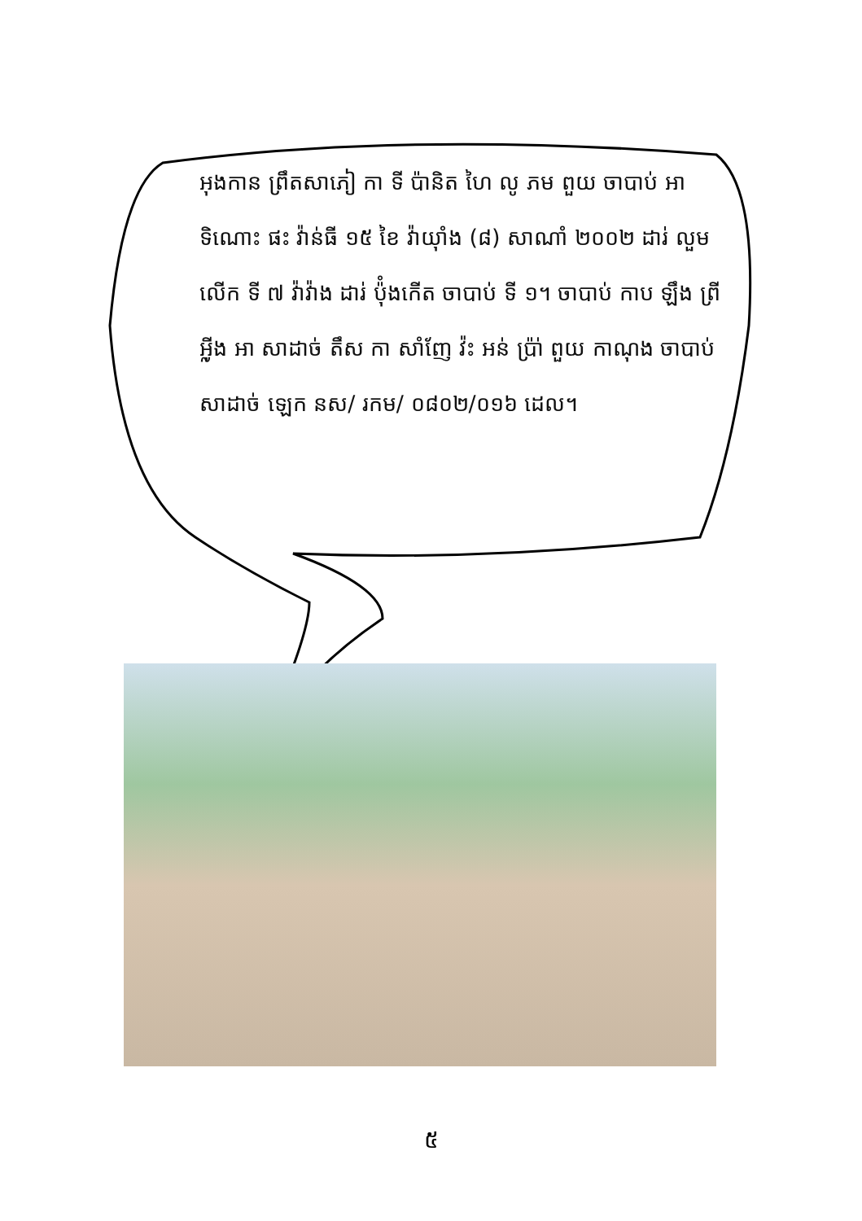អុងកាន ព្រឹតសាភៀ កា ទី ប៉ានិត ហៃ លូ ភម ពួយ ចាបាប់ អា ទិណោះ ផះ វ៉ាន់ធី ១៥ ខៃ វ៉ាយ៉ាំង (៨) សាណាំ ២០០២ ដារ់ លួម លើក ទី ៧ វ៉ាវ៉ាង ដារ់ ប៉ុំងកើត ចាបាប់ ទី ១។ ចាបាប់ កាប ឡឹង ព្រី អ៊្លីង អា សាដាច់ តឹស កា សាំញែ វ៉ះ អន់ ប្រ៉ា់ ពួយ កាណុង ចាបាប់ សាដាច់ ឡេក នស/ រកម/ ០៨០២/០១៦ ដេល។
៥